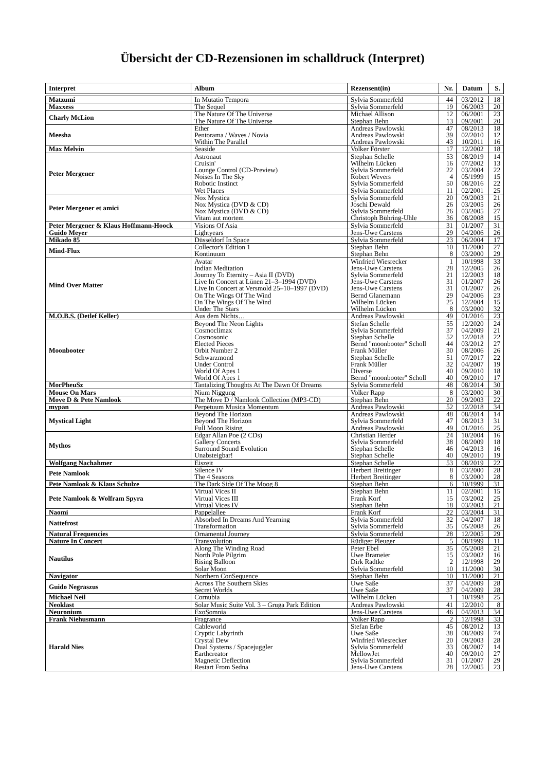Übersicht der CD-Rezensionen im schalldruck (Interpret)
| Interpret | Album | Rezensent(in) | Nr. | Datum | S. |
| --- | --- | --- | --- | --- | --- |
| Matzumi | In Mutatio Tempora | Sylvia Sommerfeld | 44 | 03/2012 | 18 |
| Maxxess | The Sequel | Sylvia Sommerfeld | 19 | 06/2003 | 20 |
| Charly McLion | The Nature Of The Universe The Nature Of The Universe | Michael Allison Stephan Behn | 12 13 | 06/2001 09/2001 | 23 20 |
| Meesha | Ether Pentorama / Waves / Novia Within The Parallel | Andreas Pawlowski Andreas Pawlowski Andreas Pawlowski | 47 39 43 | 08/2013 02/2010 10/2011 | 18 12 16 |
| Max Melvin | Seaside | Volker Förster | 17 | 12/2002 | 18 |
| Peter Mergener | Astronaut Cruisin' Lounge Control (CD-Preview) Noises In The Sky Robotic Instinct Wet Places | Stephan Schelle Wilhelm Lücken Sylvia Sommerfeld Robert Wevers Sylvia Sommerfeld Sylvia Sommerfeld | 53 16 22 4 50 11 | 08/2019 07/2002 03/2004 05/1999 08/2016 02/2001 | 14 13 22 15 22 25 |
| Peter Mergener et amici | Nox Mystica Nox Mystica (DVD & CD) Nox Mystica (DVD & CD) Vitam aut mortem | Sylvia Sommerfeld Joschi Dewald Sylvia Sommerfeld Christoph Bühring-Uhle | 20 26 26 36 | 09/2003 03/2005 03/2005 08/2008 | 21 26 27 15 |
| Peter Mergener & Klaus Hoffmann-Hoock | Visions Of Asia | Sylvia Sommerfeld | 31 | 01/2007 | 31 |
| Guido Meyer | Lightyears | Jens-Uwe Carstens | 29 | 04/2006 | 26 |
| Mikado 85 | Düsseldorf In Space | Sylvia Sommerfeld | 23 | 06/2004 | 17 |
| Mind-Flux | Collector's Edition 1 Kontinuum | Stephan Behn Stephan Behn | 10 8 | 11/2000 03/2000 | 27 29 |
| Mind Over Matter | Avatar Indian Meditation Journey To Eternity – Asia II (DVD) Live In Concert at Lünen 21–3–1994 (DVD) Live In Concert at Versmold 25–10–1997 (DVD) On The Wings Of The Wind On The Wings Of The Wind Under The Stars | Winfried Wiesrecker Jens-Uwe Carstens Sylvia Sommerfeld Jens-Uwe Carstens Jens-Uwe Carstens Bernd Glanemann Wilhelm Lücken Wilhelm Lücken | 1 28 21 31 31 29 25 8 | 10/1998 12/2005 12/2003 01/2007 01/2007 04/2006 12/2004 03/2000 | 33 26 18 26 26 23 15 32 |
| M.O.B.S. (Detlef Keller) | Aus dem Nichts… | Andreas Pawlowski | 49 | 01/2016 | 23 |
| Moonbooter | Beyond The Neon Lights Cosmoclimax Cosmosonic Elected Pieces Orbit Number 2 Schwarzmond Under Control World Of Apes 1 World Of Apes 1 | Stefan Schelle Sylvia Sommerfeld Stephan Schelle Bernd "moonbooter" Scholl Frank Müller Stephan Schelle Frank Müller Diverse Bernd "moonbooter" Scholl | 55 37 52 44 30 51 32 40 40 | 12/2020 04/2009 12/2018 03/2012 08/2006 07/2017 04/2007 09/2010 09/2010 | 24 21 22 27 26 22 19 18 17 |
| MorPheuSz | Tantalizing Thoughts At The Dawn Of Dreams | Sylvia Sommerfeld | 48 | 08/2014 | 30 |
| Mouse On Mars | Nium Niggung | Volker Rapp | 8 | 03/2000 | 30 |
| Move D & Pete Namlook | The Move D / Namlook Collection (MP3-CD) | Stephan Behn | 20 | 09/2003 | 22 |
| mypan | Perpetuum Musica Momentum | Andreas Pawlowski | 52 | 12/2018 | 34 |
| Mystical Light | Beyond The Horizon Beyond The Horizon Full Moon Rising | Andreas Pawlowski Sylvia Sommerfeld Andreas Pawlowski | 48 47 49 | 08/2014 08/2013 01/2016 | 14 31 25 |
| Mythos | Edgar Allan Poe (2 CDs) Gallery Concerts Surround Sound Evolution Unabsteigbar! | Christian Herder Sylvia Sommerfeld Stephan Schelle Stephan Schelle | 24 38 46 40 | 10/2004 08/2009 04/2013 09/2010 | 16 18 16 19 |
| Wolfgang Nachahmer | Eiszeit | Stephan Schelle | 53 | 08/2019 | 22 |
| Pete Namlook | Silence IV The 4 Seasons | Herbert Breitinger Herbert Breitinger | 8 8 | 03/2000 03/2000 | 28 28 |
| Pete Namlook & Klaus Schulze | The Dark Side Of The Moog 8 | Stephan Behn | 6 | 10/1999 | 31 |
| Pete Namlook & Wolfram Spyra | Virtual Vices II Virtual Vices III Virtual Vices IV | Stephan Behn Frank Korf Stephan Behn | 11 15 18 | 02/2001 03/2002 03/2003 | 15 25 21 |
| Naomi | Pappelallee | Frank Korf | 22 | 03/2004 | 31 |
| Nattefrost | Absorbed In Dreams And Yearning Transformation | Sylvia Sommerfeld Sylvia Sommerfeld | 32 35 | 04/2007 05/2008 | 18 26 |
| Natural Frequencies | Ornamental Journey | Sylvia Sommerfeld | 28 | 12/2005 | 29 |
| Nature In Concert | Transvolution | Rüdiger Pleuger | 5 | 08/1999 | 11 |
| Nautilus | Along The Winding Road North Pole Pilgrim Rising Balloon Solar Moon | Peter Ebel Uwe Brameier Dirk Radtke Sylvia Sommerfeld | 35 15 2 10 | 05/2008 03/2002 12/1998 11/2000 | 21 16 29 30 |
| Navigator | Northern ConSequence | Stephan Behn | 10 | 11/2000 | 21 |
| Guido Negraszus | Across The Southern Skies Secret Worlds | Uwe Saße Uwe Saße | 37 37 | 04/2009 04/2009 | 28 28 |
| Michael Neil | Cornubia | Wilhelm Lücken | 1 | 10/1998 | 25 |
| Neoklast | Solar Music Suite Vol. 3 – Gruga Park Edition | Andreas Pawlowski | 41 | 12/2010 | 8 |
| Neuronium | ExoSomnia | Jens-Uwe Carstens | 46 | 04/2013 | 34 |
| Frank Niehusmann | Fragrance | Volker Rapp | 2 | 12/1998 | 33 |
| Harald Nies | Cableworld Cryptic Labyrinth Crystal Dew Dual Systems / Spacejuggler Earthcreator Magnetic Deflection Restart From Sedna | Stefan Erbe Uwe Saße Winfried Wiesrecker Sylvia Sommerfeld MellowJet Sylvia Sommerfeld Jens-Uwe Carstens | 45 38 20 33 40 31 28 | 08/2012 08/2009 09/2003 08/2007 09/2010 01/2007 12/2005 | 13 74 28 14 27 29 23 |